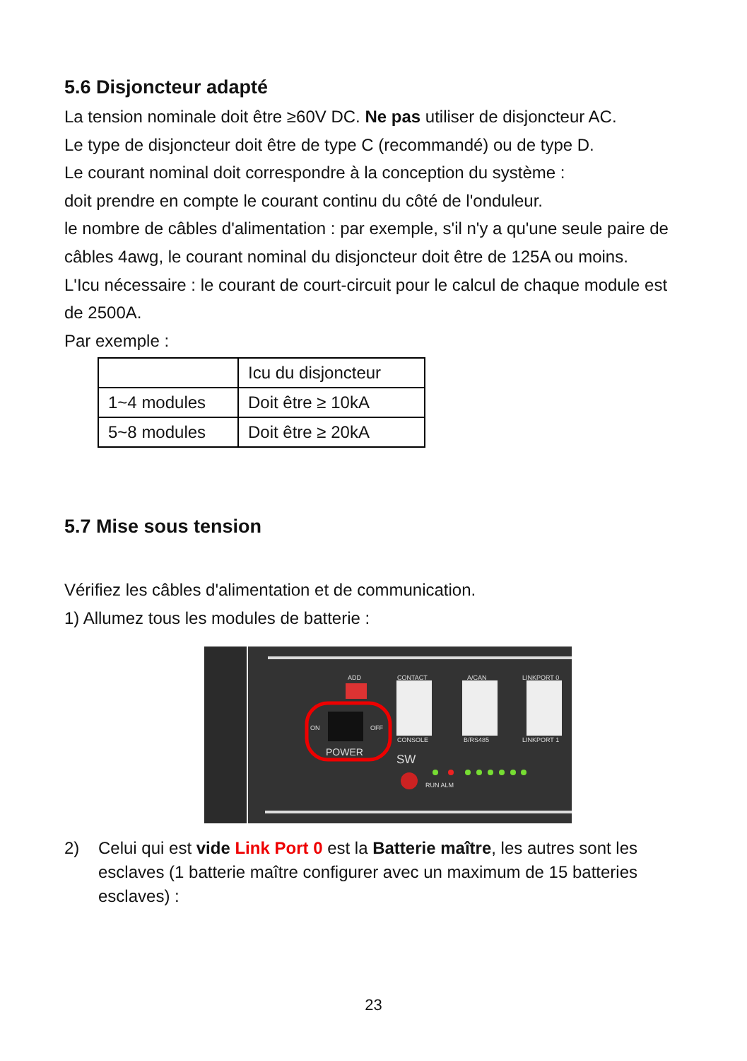5.6 Disjoncteur adapté
La tension nominale doit être ≥60V DC. Ne pas utiliser de disjoncteur AC.
Le type de disjoncteur doit être de type C (recommandé) ou de type D.
Le courant nominal doit correspondre à la conception du système :
doit prendre en compte le courant continu du côté de l'onduleur.
le nombre de câbles d'alimentation : par exemple, s'il n'y a qu'une seule paire de câbles 4awg, le courant nominal du disjoncteur doit être de 125A ou moins.
L'Icu nécessaire : le courant de court-circuit pour le calcul de chaque module est de 2500A.
Par exemple :
| | Icu du disjoncteur |
| 1~4 modules | Doit être ≥ 10kA |
| 5~8 modules | Doit être ≥ 20kA |
5.7 Mise sous tension
Vérifiez les câbles d'alimentation et de communication.
1) Allumez tous les modules de batterie :
ADD
CONTACT
A/CAN
LINKPORT 0
CONSOLE
B/RS485
LINKPORT 1
ON
OFF
RUN ALM
POWER
SW
2) Celui qui est vide Link Port 0 est la Batterie maître, les autres sont les esclaves (1 batterie maître configurer avec un maximum de 15 batteries esclaves) :
23